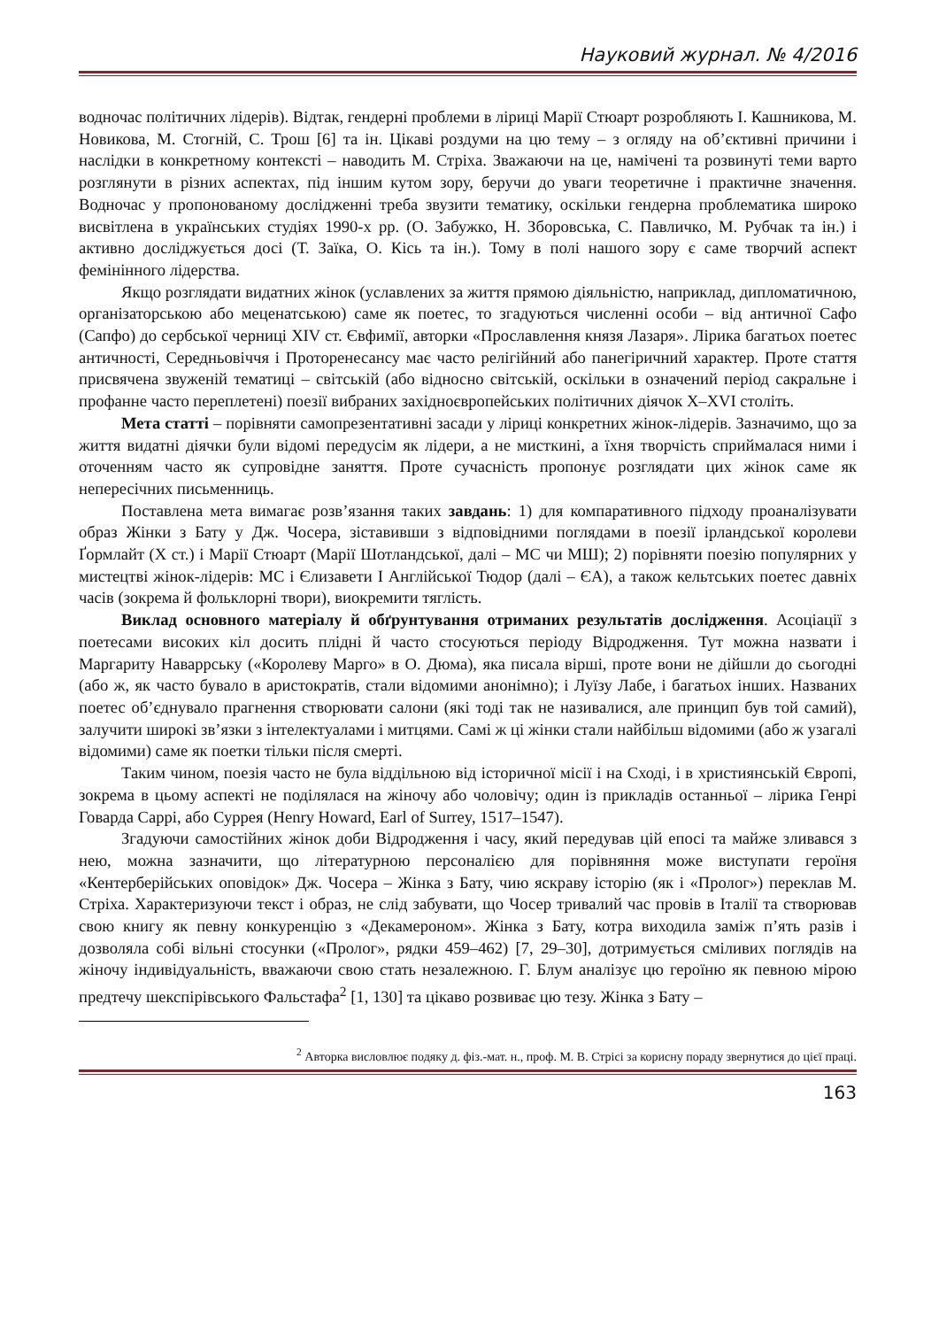Науковий журнал. № 4/2016
водночас політичних лідерів). Відтак, гендерні проблеми в ліриці Марії Стюарт розробляють І. Кашникова, М. Новикова, М. Стогній, С. Трош [6] та ін. Цікаві роздуми на цю тему – з огляду на об’єктивні причини і наслідки в конкретному контексті – наводить М. Стріха. Зважаючи на це, намічені та розвинуті теми варто розглянути в різних аспектах, під іншим кутом зору, беручи до уваги теоретичне і практичне значення. Водночас у пропонованому дослідженні треба звузити тематику, оскільки гендерна проблематика широко висвітлена в українських студіях 1990-х рр. (О. Забужко, Н. Зборовська, С. Павличко, М. Рубчак та ін.) і активно досліджується досі (Т. Заїка, О. Кісь та ін.). Тому в полі нашого зору є саме творчий аспект фемінінного лідерства.
Якщо розглядати видатних жінок (уславлених за життя прямою діяльністю, наприклад, дипломатичною, організаторською або меценатською) саме як поетес, то згадуються численні особи – від античної Сафо (Сапфо) до сербської черниці XIV ст. Євфимії, авторки «Прославлення князя Лазаря». Лірика багатьох поетес античності, Середньовіччя і Проторенесансу має часто релігійний або панегіричний характер. Проте стаття присвячена звуженій тематиці – світській (або відносно світській, оскільки в означений період сакральне і профанне часто переплетені) поезії вибраних західноєвропейських політичних діячок X–XVI століть.
Мета статті – порівняти самопрезентативні засади у ліриці конкретних жінок-лідерів. Зазначимо, що за життя видатні діячки були відомі передусім як лідери, а не мисткині, а їхня творчість сприймалася ними і оточенням часто як супровідне заняття. Проте сучасність пропонує розглядати цих жінок саме як непересічних письменниць.
Поставлена мета вимагає розв’язання таких завдань: 1) для компаративного підходу проаналізувати образ Жінки з Бату у Дж. Чосера, зіставивши з відповідними поглядами в поезії ірландської королеви Ґормлайт (X ст.) і Марії Стюарт (Марії Шотландської, далі – МС чи МШ); 2) порівняти поезію популярних у мистецтві жінок-лідерів: МС і Єлизавети I Англійської Тюдор (далі – ЄА), а також кельтських поетес давніх часів (зокрема й фольклорні твори), виокремити тяглість.
Виклад основного матеріалу й обґрунтування отриманих результатів дослідження. Асоціації з поетесами високих кіл досить плідні й часто стосуються періоду Відродження. Тут можна назвати і Маргариту Наваррську («Королеву Марго» в О. Дюма), яка писала вірші, проте вони не дійшли до сьогодні (або ж, як часто бувало в аристократів, стали відомими анонімно); і Луїзу Лабе, і багатьох інших. Названих поетес об’єднувало прагнення створювати салони (які тоді так не називалися, але принцип був той самий), залучити широкі зв’язки з інтелектуалами і митцями. Самі ж ці жінки стали найбільш відомими (або ж узагалі відомими) саме як поетки тільки після смерті.
Таким чином, поезія часто не була віддільною від історичної місії і на Сході, і в християнській Європі, зокрема в цьому аспекті не поділялася на жіночу або чоловічу; один із прикладів останньої – лірика Генрі Говарда Саррі, або Суррея (Henry Howard, Earl of Surrey, 1517–1547).
Згадуючи самостійних жінок доби Відродження і часу, який передував цій епосі та майже зливався з нею, можна зазначити, що літературною персоналією для порівняння може виступати героїня «Кентерберійських оповідок» Дж. Чосера – Жінка з Бату, чию яскраву історію (як і «Пролог») переклав М. Стріха. Характеризуючи текст і образ, не слід забувати, що Чосер тривалий час провів в Італії та створював свою книгу як певну конкуренцію з «Декамероном». Жінка з Бату, котра виходила заміж п’ять разів і дозволяла собі вільні стосунки («Пролог», рядки 459–462) [7, 29–30], дотримується сміливих поглядів на жіночу індивідуальність, вважаючи свою стать незалежною. Г. Блум аналізує цю героїню як певною мірою предтечу шекспірівського Фальстафа<sup>2</sup> [1, 130] та цікаво розвиває цю тезу. Жінка з Бату –
<sup>2</sup> Авторка висловлює подяку д. фіз.-мат. н., проф. М. В. Стрісі за корисну пораду звернутися до цієї праці.
163